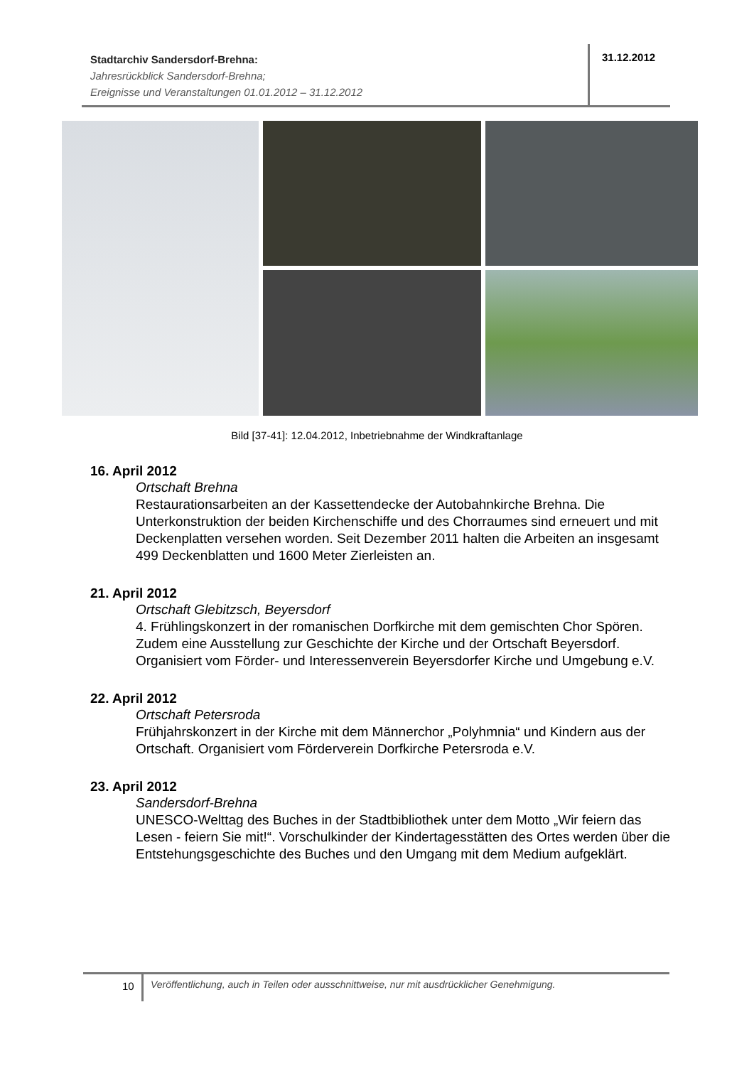Stadtarchiv Sandersdorf-Brehna:
Jahresrückblick Sandersdorf-Brehna;
Ereignisse und Veranstaltungen 01.01.2012 – 31.12.2012
31.12.2012
Bild [37-41]: 12.04.2012, Inbetriebnahme der Windkraftanlage
16. April 2012
Ortschaft Brehna
Restaurationsarbeiten an der Kassettendecke der Autobahnkirche Brehna. Die Unterkonstruktion der beiden Kirchenschiffe und des Chorraumes sind erneuert und mit Deckenplatten versehen worden. Seit Dezember 2011 halten die Arbeiten an insgesamt 499 Deckenblatten und 1600 Meter Zierleisten an.
21. April 2012
Ortschaft Glebitzsch, Beyersdorf
4. Frühlingskonzert in der romanischen Dorfkirche mit dem gemischten Chor Spören. Zudem eine Ausstellung zur Geschichte der Kirche und der Ortschaft Beyersdorf. Organisiert vom Förder- und Interessenverein Beyersdorfer Kirche und Umgebung e.V.
22. April 2012
Ortschaft Petersroda
Frühjahrskonzert in der Kirche mit dem Männerchor „Polyhmnia“ und Kindern aus der Ortschaft. Organisiert vom Förderverein Dorfkirche Petersroda e.V.
23. April 2012
Sandersdorf-Brehna
UNESCO-Welttag des Buches in der Stadtbibliothek unter dem Motto „Wir feiern das Lesen - feiern Sie mit!“. Vorschulkinder der Kindertagesstätten des Ortes werden über die Entstehungsgeschichte des Buches und den Umgang mit dem Medium aufgeklärt.
10
Veröffentlichung, auch in Teilen oder ausschnittweise, nur mit ausdrücklicher Genehmigung.